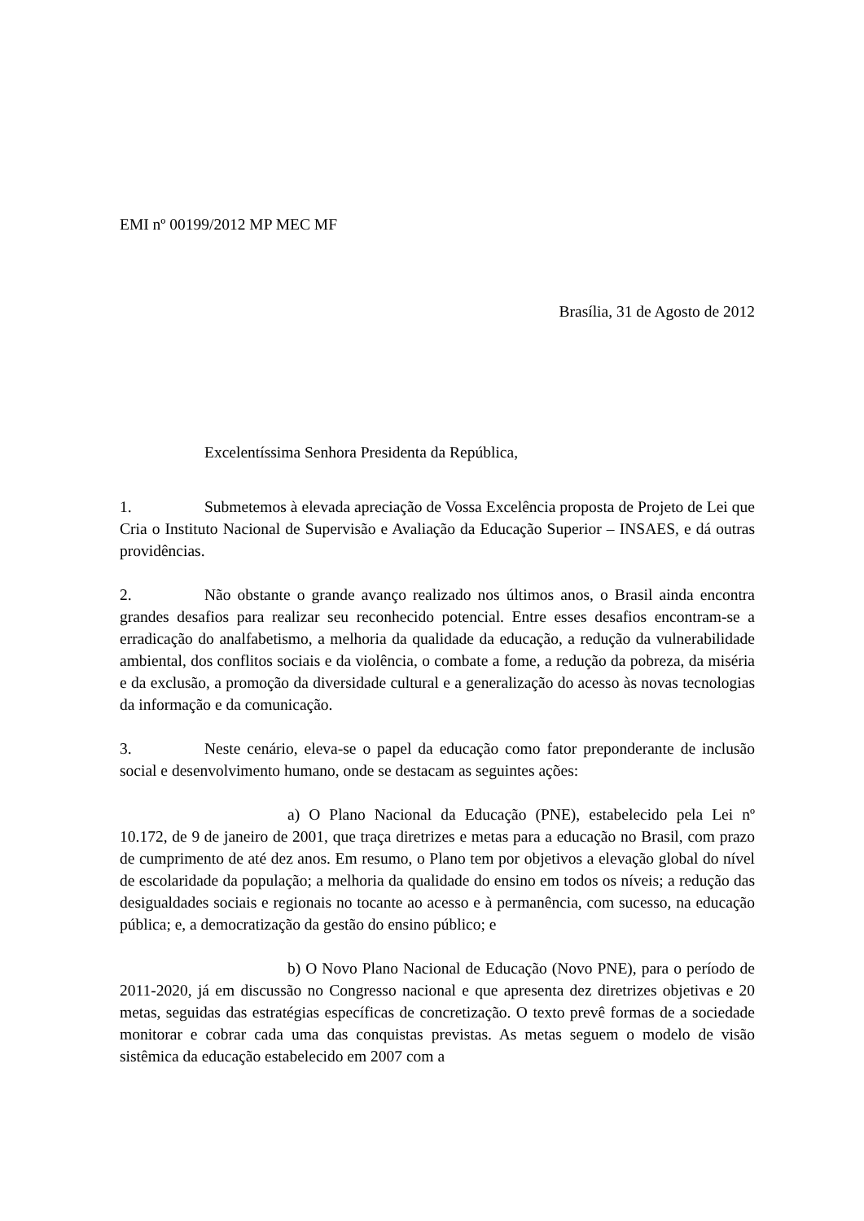EMI nº 00199/2012 MP MEC MF
Brasília, 31 de Agosto de 2012
Excelentíssima Senhora Presidenta da República,
1. Submetemos à elevada apreciação de Vossa Excelência proposta de Projeto de Lei que Cria o Instituto Nacional de Supervisão e Avaliação da Educação Superior – INSAES, e dá outras providências.
2. Não obstante o grande avanço realizado nos últimos anos, o Brasil ainda encontra grandes desafios para realizar seu reconhecido potencial. Entre esses desafios encontram-se a erradicação do analfabetismo, a melhoria da qualidade da educação, a redução da vulnerabilidade ambiental, dos conflitos sociais e da violência, o combate a fome, a redução da pobreza, da miséria e da exclusão, a promoção da diversidade cultural e a generalização do acesso às novas tecnologias da informação e da comunicação.
3. Neste cenário, eleva-se o papel da educação como fator preponderante de inclusão social e desenvolvimento humano, onde se destacam as seguintes ações:
a) O Plano Nacional da Educação (PNE), estabelecido pela Lei nº 10.172, de 9 de janeiro de 2001, que traça diretrizes e metas para a educação no Brasil, com prazo de cumprimento de até dez anos. Em resumo, o Plano tem por objetivos a elevação global do nível de escolaridade da população; a melhoria da qualidade do ensino em todos os níveis; a redução das desigualdades sociais e regionais no tocante ao acesso e à permanência, com sucesso, na educação pública; e, a democratização da gestão do ensino público; e
b) O Novo Plano Nacional de Educação (Novo PNE), para o período de 2011-2020, já em discussão no Congresso nacional e que apresenta dez diretrizes objetivas e 20 metas, seguidas das estratégias específicas de concretização. O texto prevê formas de a sociedade monitorar e cobrar cada uma das conquistas previstas. As metas seguem o modelo de visão sistêmica da educação estabelecido em 2007 com a